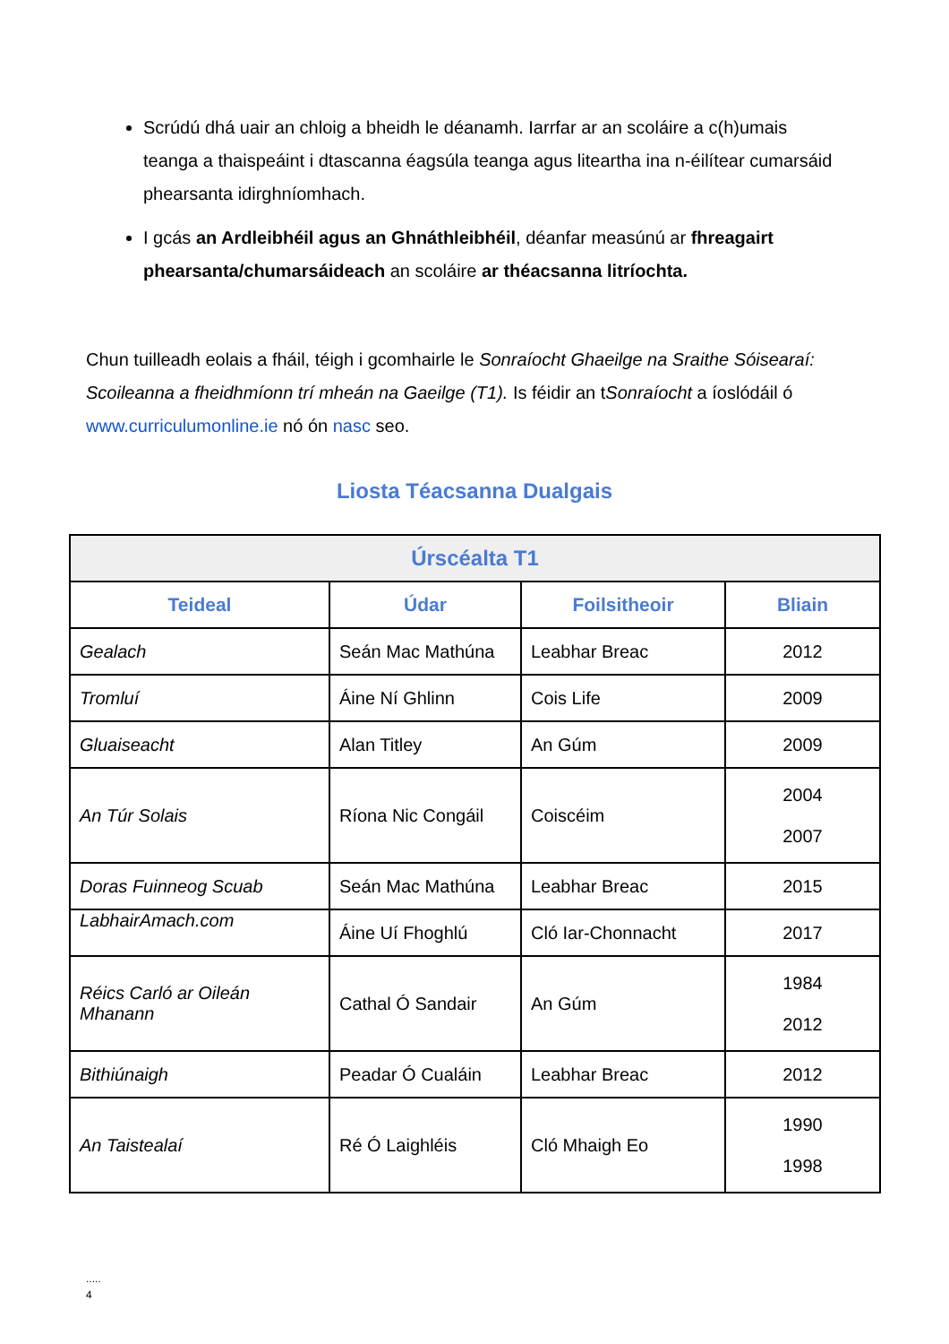Scrúdú dhá uair an chloig a bheidh le déanamh. Iarrfar ar an scoláire a c(h)umais teanga a thaispeáint i dtascanna éagsúla teanga agus liteartha ina n-éilítear cumarsáid phearsanta idirghníomhach.
I gcás an Ardleibhéil agus an Ghnáthleibhéil, déanfar measúnú ar fhreagairt phearsanta/chumarsáideach an scoláire ar théacsanna litríochta.
Chun tuilleadh eolais a fháil, téigh i gcomhairle le Sonraíocht Ghaeilge na Sraithe Sóisearaí: Scoileanna a fheidhmíonn trí mheán na Gaeilge (T1). Is féidir an tSonraíocht a íoslódáil ó www.curriculumonline.ie nó ón nasc seo.
Liosta Téacsanna Dualgais
| Úrscéalta T1 | | | |
| --- | --- | --- | --- |
| Teideal | Údar | Foilsitheoir | Bliain |
| Gealach | Seán Mac Mathúna | Leabhar Breac | 2012 |
| Tromluí | Áine Ní Ghlinn | Cois Life | 2009 |
| Gluaiseacht | Alan Titley | An Gúm | 2009 |
| An Túr Solais | Ríona Nic Congáil | Coiscéim | 2004 2007 |
| Doras Fuinneog Scuab | Seán Mac Mathúna | Leabhar Breac | 2015 |
| LabhairAmach.com | Áine Uí Fhoghlú | Cló Iar-Chonnacht | 2017 |
| Réics Carló ar Oileán Mhanann | Cathal Ó Sandair | An Gúm | 1984 2012 |
| Bithiúnaigh | Peadar Ó Cualáin | Leabhar Breac | 2012 |
| An Taistealaí | Ré Ó Laighléis | Cló Mhaigh Eo | 1990 1998 |
.....
4